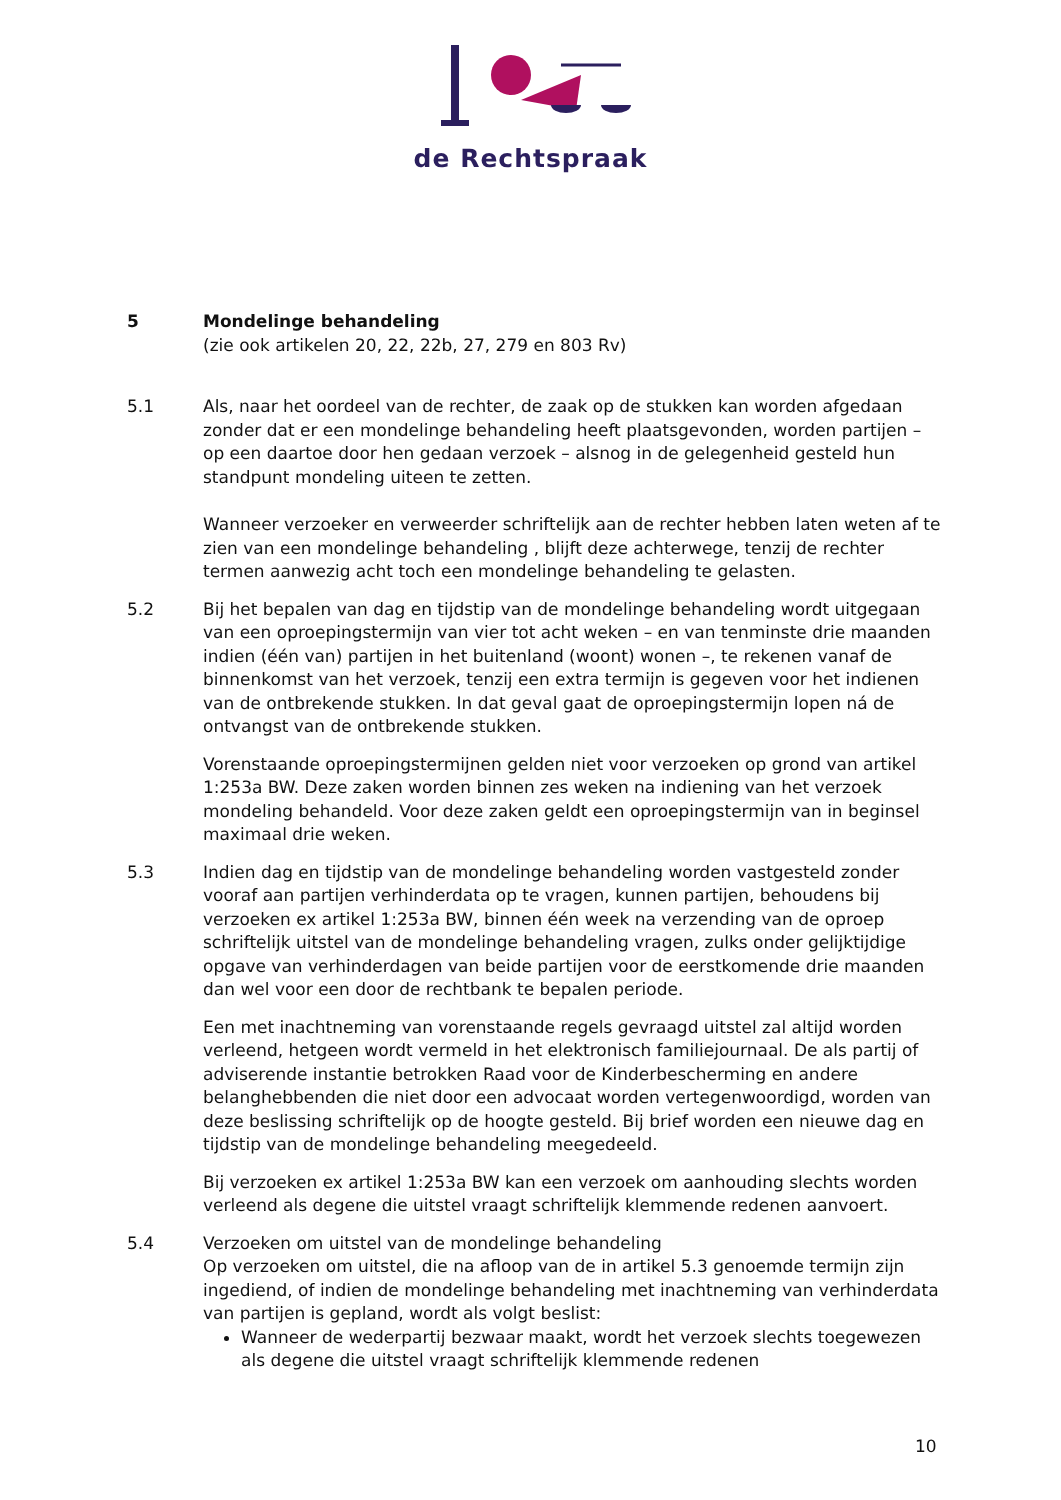de Rechtspraak
5 Mondelinge behandeling
(zie ook artikelen 20, 22, 22b, 27, 279 en 803 Rv)
5.1 Als, naar het oordeel van de rechter, de zaak op de stukken kan worden afgedaan zonder dat er een mondelinge behandeling heeft plaatsgevonden, worden partijen – op een daartoe door hen gedaan verzoek – alsnog in de gelegenheid gesteld hun standpunt mondeling uiteen te zetten.
Wanneer verzoeker en verweerder schriftelijk aan de rechter hebben laten weten af te zien van een mondelinge behandeling , blijft deze achterwege, tenzij de rechter termen aanwezig acht toch een mondelinge behandeling te gelasten.
5.2 Bij het bepalen van dag en tijdstip van de mondelinge behandeling wordt uitgegaan van een oproepingstermijn van vier tot acht weken – en van tenminste drie maanden indien (één van) partijen in het buitenland (woont) wonen –, te rekenen vanaf de binnenkomst van het verzoek, tenzij een extra termijn is gegeven voor het indienen van de ontbrekende stukken. In dat geval gaat de oproepingstermijn lopen ná de ontvangst van de ontbrekende stukken.
Vorenstaande oproepingstermijnen gelden niet voor verzoeken op grond van artikel 1:253a BW. Deze zaken worden binnen zes weken na indiening van het verzoek mondeling behandeld. Voor deze zaken geldt een oproepingstermijn van in beginsel maximaal drie weken.
5.3 Indien dag en tijdstip van de mondelinge behandeling worden vastgesteld zonder vooraf aan partijen verhinderdata op te vragen, kunnen partijen, behoudens bij verzoeken ex artikel 1:253a BW, binnen één week na verzending van de oproep schriftelijk uitstel van de mondelinge behandeling vragen, zulks onder gelijktijdige opgave van verhinderdagen van beide partijen voor de eerstkomende drie maanden dan wel voor een door de rechtbank te bepalen periode.
Een met inachtneming van vorenstaande regels gevraagd uitstel zal altijd worden verleend, hetgeen wordt vermeld in het elektronisch familiejournaal. De als partij of adviserende instantie betrokken Raad voor de Kinderbescherming en andere belanghebbenden die niet door een advocaat worden vertegenwoordigd, worden van deze beslissing schriftelijk op de hoogte gesteld. Bij brief worden een nieuwe dag en tijdstip van de mondelinge behandeling meegedeeld.
Bij verzoeken ex artikel 1:253a BW kan een verzoek om aanhouding slechts worden verleend als degene die uitstel vraagt schriftelijk klemmende redenen aanvoert.
5.4 Verzoeken om uitstel van de mondelinge behandeling
Op verzoeken om uitstel, die na afloop van de in artikel 5.3 genoemde termijn zijn ingediend, of indien de mondelinge behandeling met inachtneming van verhinderdata van partijen is gepland, wordt als volgt beslist:
Wanneer de wederpartij bezwaar maakt, wordt het verzoek slechts toegewezen als degene die uitstel vraagt schriftelijk klemmende redenen
10